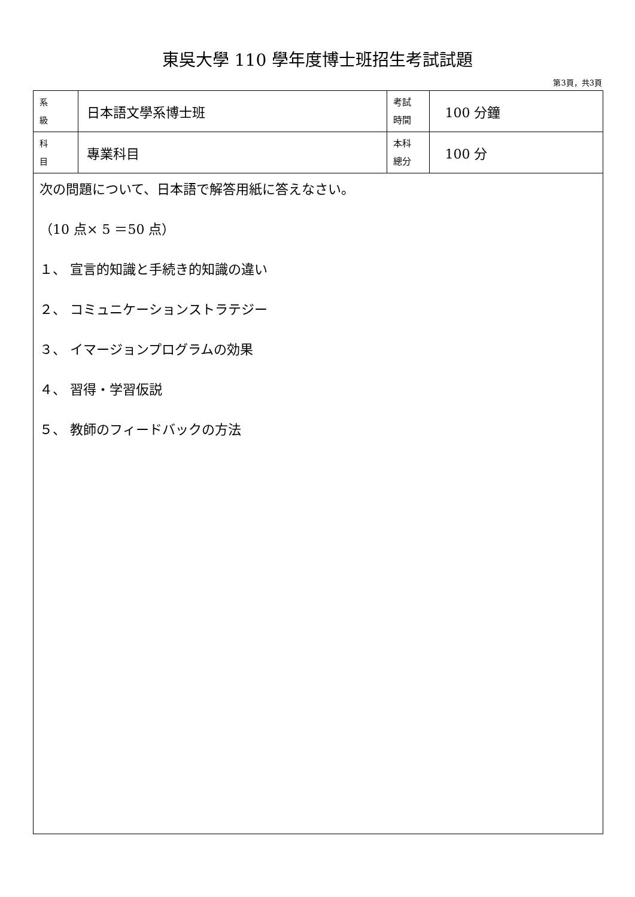東吳大學 110 學年度博士班招生考試試題
第3頁，共3頁
| 系 級 | 日本語文學系博士班 | 考試 時間 | 100 分鐘 |
| 科 目 | 專業科目 | 本科 總分 | 100 分 |
| 次の問題について、日本語で解答用紙に答えなさい。 （10 点× 5 ＝50 点） １、 宣言的知識と手続き的知識の違い ２、 コミュニケーションストラテジー ３、 イマージョンプログラムの効果 ４、 習得・学習仮説 ５、 教師のフィードバックの方法 | | | |